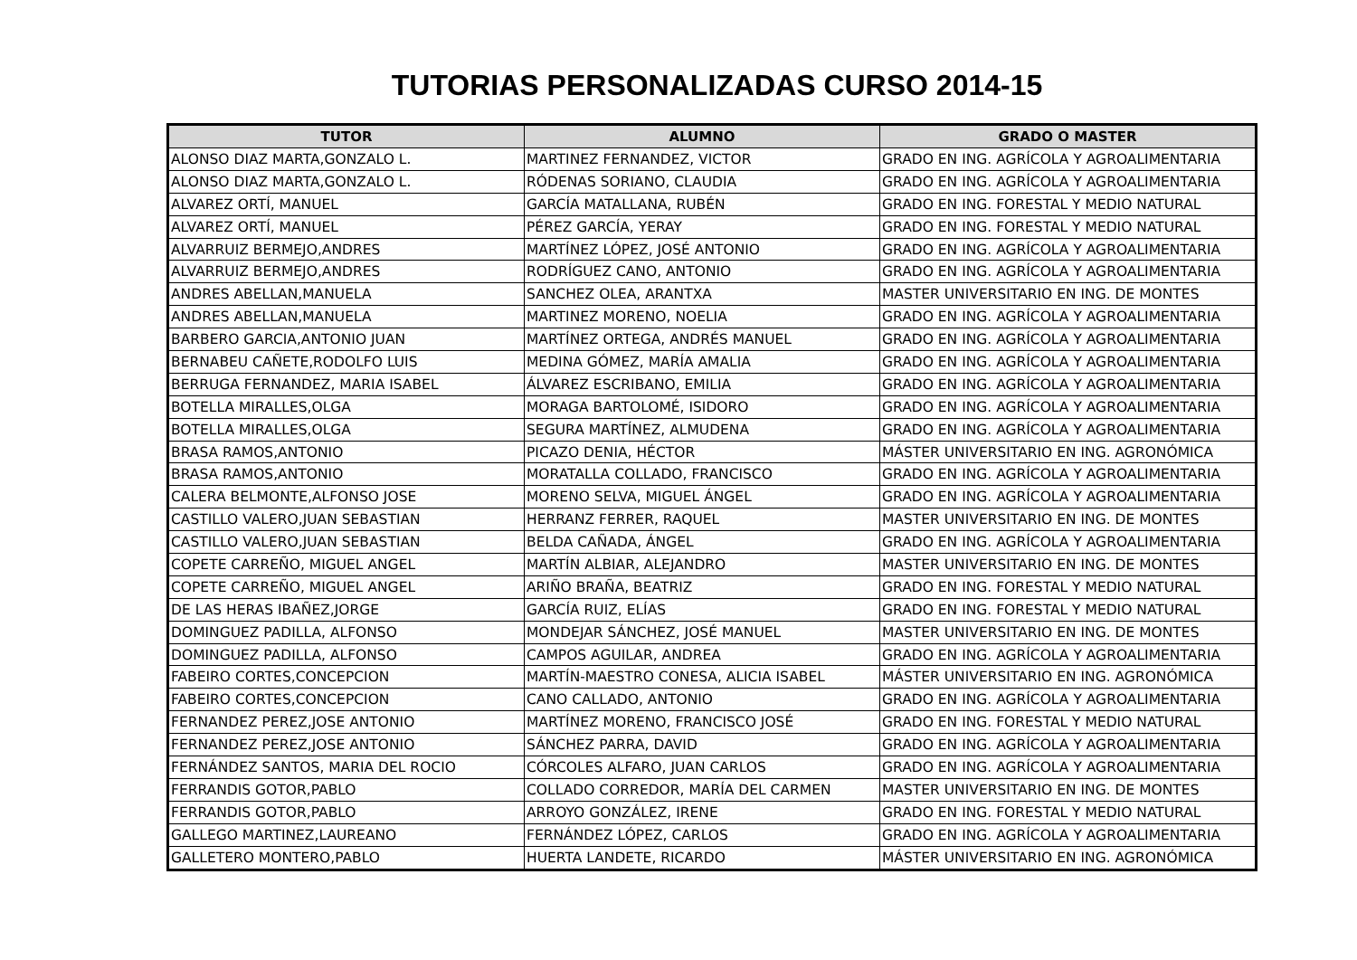TUTORIAS PERSONALIZADAS CURSO 2014-15
| TUTOR | ALUMNO | GRADO O MASTER |
| --- | --- | --- |
| ALONSO DIAZ MARTA,GONZALO L. | MARTINEZ FERNANDEZ, VICTOR | GRADO EN ING. AGRÍCOLA Y AGROALIMENTARIA |
| ALONSO DIAZ MARTA,GONZALO L. | RÓDENAS SORIANO, CLAUDIA | GRADO EN ING. AGRÍCOLA Y AGROALIMENTARIA |
| ALVAREZ ORTÍ, MANUEL | GARCÍA MATALLANA, RUBÉN | GRADO EN ING. FORESTAL Y MEDIO NATURAL |
| ALVAREZ ORTÍ, MANUEL | PÉREZ GARCÍA, YERAY | GRADO EN ING. FORESTAL Y MEDIO NATURAL |
| ALVARRUIZ BERMEJO,ANDRES | MARTÍNEZ LÓPEZ, JOSÉ ANTONIO | GRADO EN ING. AGRÍCOLA Y AGROALIMENTARIA |
| ALVARRUIZ BERMEJO,ANDRES | RODRÍGUEZ CANO, ANTONIO | GRADO EN ING. AGRÍCOLA Y AGROALIMENTARIA |
| ANDRES ABELLAN,MANUELA | SANCHEZ OLEA, ARANTXA | MASTER UNIVERSITARIO EN ING. DE MONTES |
| ANDRES ABELLAN,MANUELA | MARTINEZ MORENO, NOELIA | GRADO EN ING. AGRÍCOLA Y AGROALIMENTARIA |
| BARBERO GARCIA,ANTONIO JUAN | MARTÍNEZ ORTEGA, ANDRÉS MANUEL | GRADO EN ING. AGRÍCOLA Y AGROALIMENTARIA |
| BERNABEU CAÑETE,RODOLFO LUIS | MEDINA GÓMEZ, MARÍA AMALIA | GRADO EN ING. AGRÍCOLA Y AGROALIMENTARIA |
| BERRUGA FERNANDEZ, MARIA ISABEL | ÁLVAREZ ESCRIBANO, EMILIA | GRADO EN ING. AGRÍCOLA Y AGROALIMENTARIA |
| BOTELLA MIRALLES,OLGA | MORAGA BARTOLOMÉ, ISIDORO | GRADO EN ING. AGRÍCOLA Y AGROALIMENTARIA |
| BOTELLA MIRALLES,OLGA | SEGURA MARTÍNEZ, ALMUDENA | GRADO EN ING. AGRÍCOLA Y AGROALIMENTARIA |
| BRASA RAMOS,ANTONIO | PICAZO DENIA, HÉCTOR | MÁSTER UNIVERSITARIO EN ING. AGRONÓMICA |
| BRASA RAMOS,ANTONIO | MORATALLA COLLADO, FRANCISCO | GRADO EN ING. AGRÍCOLA Y AGROALIMENTARIA |
| CALERA BELMONTE,ALFONSO JOSE | MORENO SELVA, MIGUEL ÁNGEL | GRADO EN ING. AGRÍCOLA Y AGROALIMENTARIA |
| CASTILLO VALERO,JUAN SEBASTIAN | HERRANZ FERRER, RAQUEL | MASTER UNIVERSITARIO EN ING. DE MONTES |
| CASTILLO VALERO,JUAN SEBASTIAN | BELDA CAÑADA, ÁNGEL | GRADO EN ING. AGRÍCOLA Y AGROALIMENTARIA |
| COPETE CARREÑO, MIGUEL ANGEL | MARTÍN ALBIAR, ALEJANDRO | MASTER UNIVERSITARIO EN ING. DE MONTES |
| COPETE CARREÑO, MIGUEL ANGEL | ARIÑO BRAÑA, BEATRIZ | GRADO EN ING. FORESTAL Y MEDIO NATURAL |
| DE LAS HERAS IBAÑEZ,JORGE | GARCÍA RUIZ, ELÍAS | GRADO EN ING. FORESTAL Y MEDIO NATURAL |
| DOMINGUEZ PADILLA, ALFONSO | MONDEJAR SÁNCHEZ, JOSÉ MANUEL | MASTER UNIVERSITARIO EN ING. DE MONTES |
| DOMINGUEZ PADILLA, ALFONSO | CAMPOS AGUILAR, ANDREA | GRADO EN ING. AGRÍCOLA Y AGROALIMENTARIA |
| FABEIRO CORTES,CONCEPCION | MARTÍN-MAESTRO CONESA, ALICIA ISABEL | MÁSTER UNIVERSITARIO EN ING. AGRONÓMICA |
| FABEIRO CORTES,CONCEPCION | CANO CALLADO, ANTONIO | GRADO EN ING. AGRÍCOLA Y AGROALIMENTARIA |
| FERNANDEZ PEREZ,JOSE ANTONIO | MARTÍNEZ MORENO, FRANCISCO JOSÉ | GRADO EN ING. FORESTAL Y MEDIO NATURAL |
| FERNANDEZ PEREZ,JOSE ANTONIO | SÁNCHEZ PARRA, DAVID | GRADO EN ING. AGRÍCOLA Y AGROALIMENTARIA |
| FERNÁNDEZ SANTOS, MARIA DEL ROCIO | CÓRCOLES ALFARO, JUAN CARLOS | GRADO EN ING. AGRÍCOLA Y AGROALIMENTARIA |
| FERRANDIS GOTOR,PABLO | COLLADO CORREDOR, MARÍA DEL CARMEN | MASTER UNIVERSITARIO EN ING. DE MONTES |
| FERRANDIS GOTOR,PABLO | ARROYO GONZÁLEZ, IRENE | GRADO EN ING. FORESTAL Y MEDIO NATURAL |
| GALLEGO MARTINEZ,LAUREANO | FERNÁNDEZ LÓPEZ, CARLOS | GRADO EN ING. AGRÍCOLA Y AGROALIMENTARIA |
| GALLETERO MONTERO,PABLO | HUERTA LANDETE, RICARDO | MÁSTER UNIVERSITARIO EN ING. AGRONÓMICA |